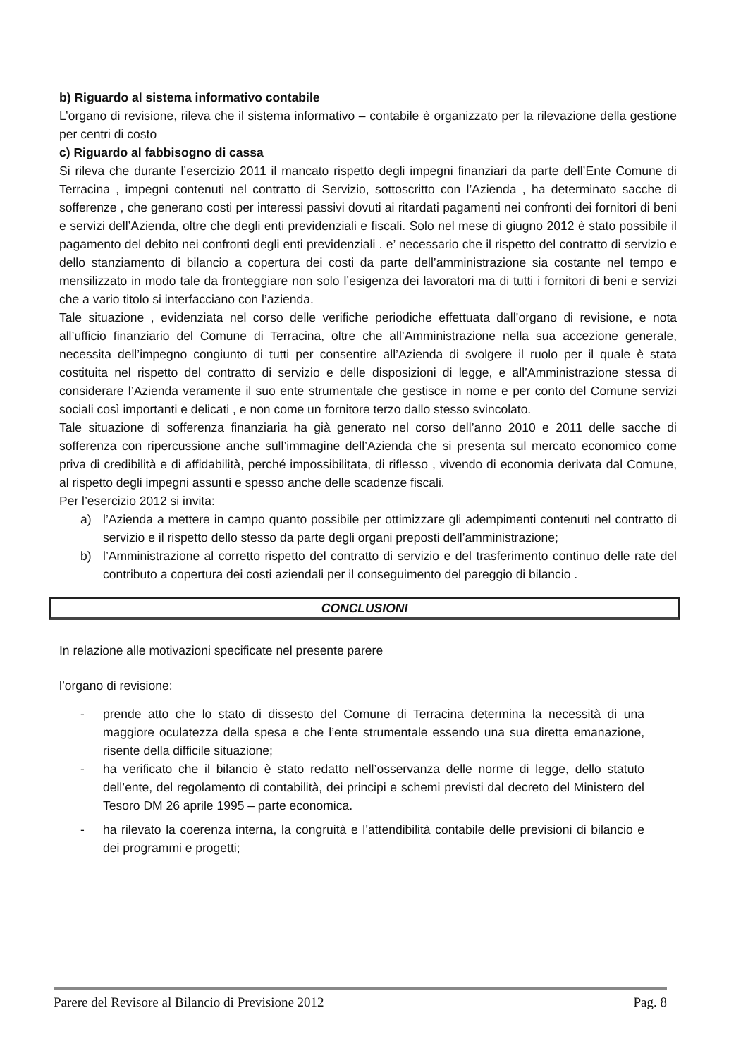b) Riguardo al sistema informativo contabile
L’organo di revisione, rileva che il sistema informativo – contabile è organizzato per la rilevazione della gestione per centri di costo
c) Riguardo al fabbisogno di cassa
Si rileva che durante l’esercizio 2011 il mancato rispetto degli impegni finanziari da parte dell’Ente Comune di Terracina , impegni contenuti nel contratto di Servizio, sottoscritto con l’Azienda , ha determinato sacche di sofferenze , che generano costi per interessi passivi dovuti ai ritardati pagamenti nei confronti dei fornitori di beni e servizi dell’Azienda, oltre che degli enti previdenziali e fiscali. Solo nel mese di giugno 2012 è stato possibile il pagamento del debito nei confronti degli enti previdenziali . e’ necessario che il rispetto del contratto di servizio e dello stanziamento di bilancio a copertura dei costi da parte dell’amministrazione sia costante nel tempo e mensilizzato in modo tale da fronteggiare non solo l’esigenza dei lavoratori ma di tutti i fornitori di beni e servizi che a vario titolo si interfacciano con l’azienda.
Tale situazione , evidenziata nel corso delle verifiche periodiche effettuata dall’organo di revisione, e nota all’ufficio finanziario del Comune di Terracina, oltre che all’Amministrazione nella sua accezione generale, necessita dell’impegno congiunto di tutti per consentire all’Azienda di svolgere il ruolo per il quale è stata costituita nel rispetto del contratto di servizio e delle disposizioni di legge, e all’Amministrazione stessa di considerare l’Azienda veramente il suo ente strumentale che gestisce in nome e per conto del Comune servizi sociali così importanti e delicati , e non come un fornitore terzo dallo stesso svincolato.
Tale situazione di sofferenza finanziaria ha già generato nel corso dell’anno 2010 e 2011 delle sacche di sofferenza con ripercussione anche sull’immagine dell’Azienda che si presenta sul mercato economico come priva di credibilità e di affidabilità, perché impossibilitata, di riflesso , vivendo di economia derivata dal Comune, al rispetto degli impegni assunti e spesso anche delle scadenze fiscali.
Per l’esercizio 2012 si invita:
a) l’Azienda a mettere in campo quanto possibile per ottimizzare gli adempimenti contenuti nel contratto di servizio e il rispetto dello stesso da parte degli organi preposti dell’amministrazione;
b) l’Amministrazione al corretto rispetto del contratto di servizio e del trasferimento continuo delle rate del contributo a copertura dei costi aziendali per il conseguimento del pareggio di bilancio .
CONCLUSIONI
In relazione alle motivazioni specificate nel presente parere
l’organo di revisione:
- prende atto che lo stato di dissesto del Comune di Terracina determina la necessità di una maggiore oculatezza della spesa e che l’ente strumentale essendo una sua diretta emanazione, risente della difficile situazione;
- ha verificato che il bilancio è stato redatto nell’osservanza delle norme di legge, dello statuto dell’ente, del regolamento di contabilità, dei principi e schemi previsti dal decreto del Ministero del Tesoro DM 26 aprile 1995 – parte economica.
- ha rilevato la coerenza interna, la congruità e l’attendibilità contabile delle previsioni di bilancio e dei programmi e progetti;
Parere del Revisore al Bilancio di Previsione 2012 Pag. 8